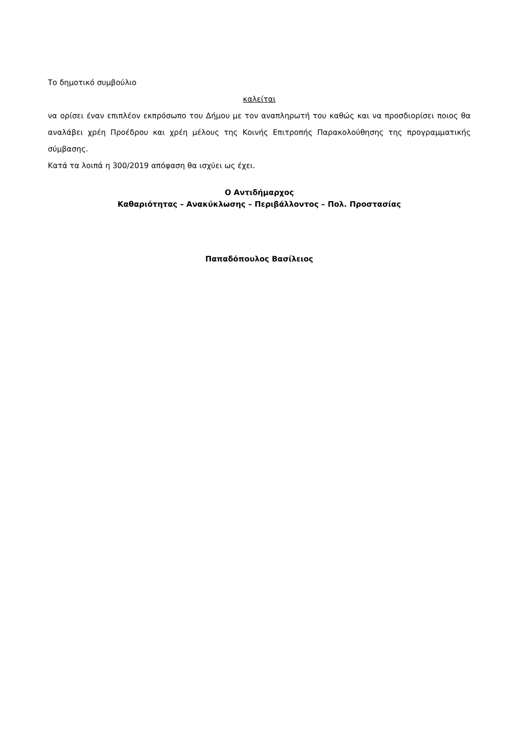Το δημοτικό συμβούλιο
καλείται
να ορίσει έναν επιπλέον εκπρόσωπο του Δήμου με τον αναπληρωτή του καθώς και να προσδιορίσει ποιος θα αναλάβει χρέη Προέδρου και χρέη μέλους της Κοινής Επιτροπής Παρακολούθησης της προγραμματικής σύμβασης.
Κατά τα λοιπά η 300/2019 απόφαση θα ισχύει ως έχει.
Ο Αντιδήμαρχος
Καθαριότητας – Ανακύκλωσης – Περιβάλλοντος – Πολ. Προστασίας
Παπαδόπουλος Βασίλειος